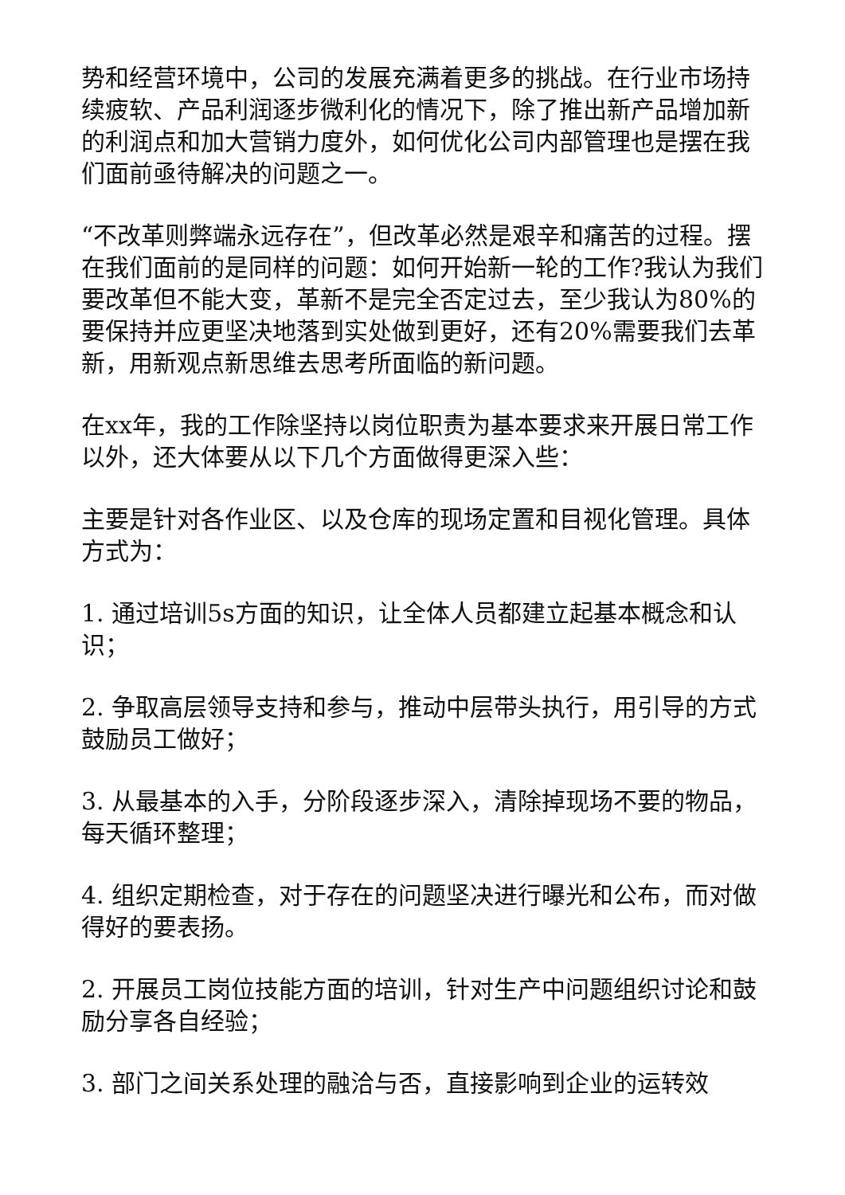势和经营环境中，公司的发展充满着更多的挑战。在行业市场持续疲软、产品利润逐步微利化的情况下，除了推出新产品增加新的利润点和加大营销力度外，如何优化公司内部管理也是摆在我们面前亟待解决的问题之一。
“不改革则弊端永远存在”，但改革必然是艰辛和痛苦的过程。摆在我们面前的是同样的问题：如何开始新一轮的工作?我认为我们要改革但不能大变，革新不是完全否定过去，至少我认为80%的要保持并应更坚决地落到实处做到更好，还有20%需要我们去革新，用新观点新思维去思考所面临的新问题。
在xx年，我的工作除坚持以岗位职责为基本要求来开展日常工作以外，还大体要从以下几个方面做得更深入些：
主要是针对各作业区、以及仓库的现场定置和目视化管理。具体方式为：
1. 通过培训5s方面的知识，让全体人员都建立起基本概念和认识；
2. 争取高层领导支持和参与，推动中层带头执行，用引导的方式鼓励员工做好；
3. 从最基本的入手，分阶段逐步深入，清除掉现场不要的物品，每天循环整理；
4. 组织定期检查，对于存在的问题坚决进行曝光和公布，而对做得好的要表扬。
2. 开展员工岗位技能方面的培训，针对生产中问题组织讨论和鼓励分享各自经验；
3. 部门之间关系处理的融洽与否，直接影响到企业的运转效